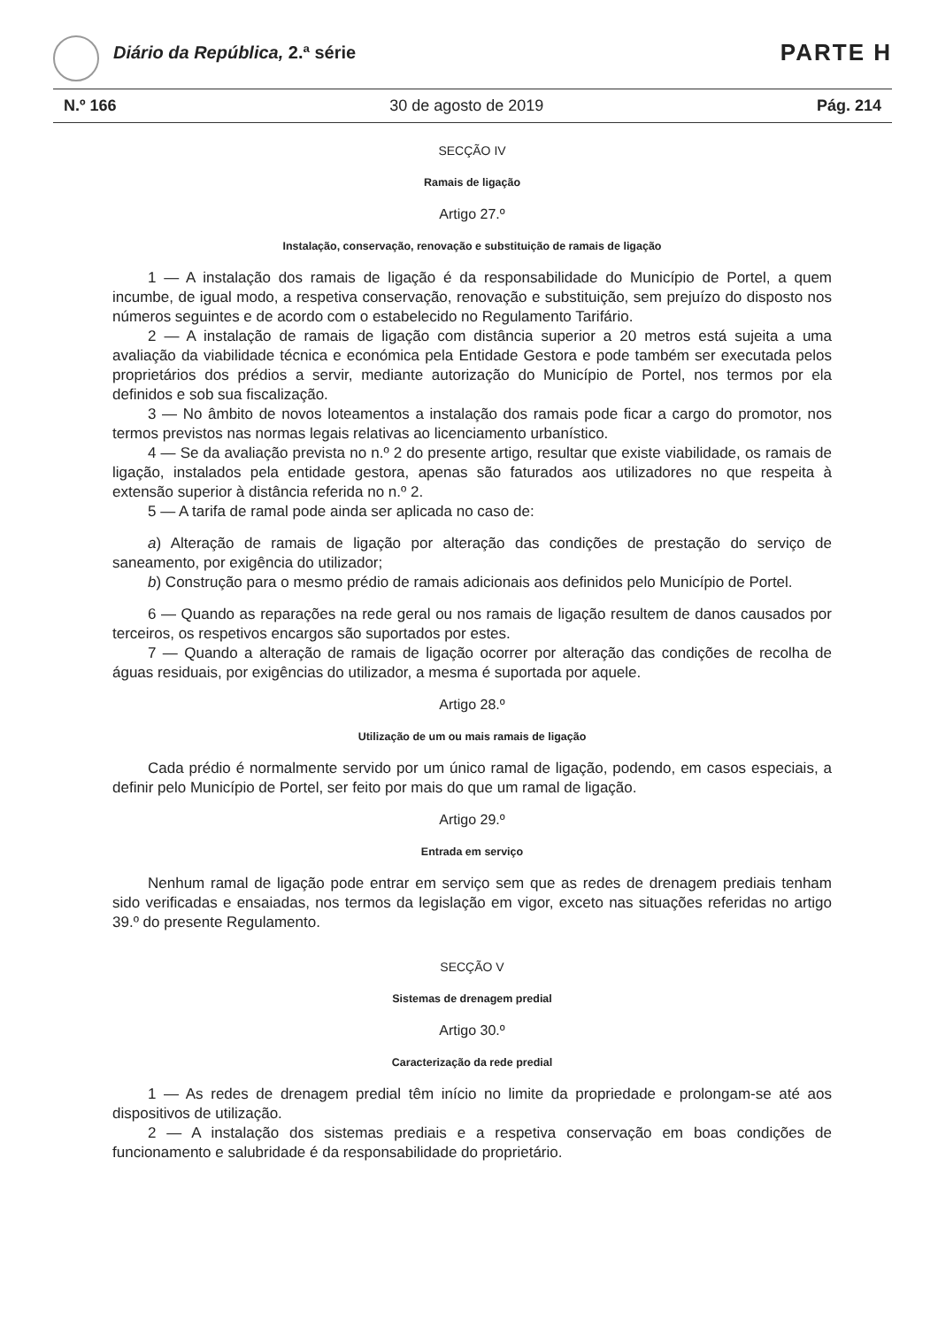Diário da República, 2.ª série PARTE H
N.º 166 30 de agosto de 2019 Pág. 214
SECÇÃO IV
Ramais de ligação
Artigo 27.º
Instalação, conservação, renovação e substituição de ramais de ligação
1 — A instalação dos ramais de ligação é da responsabilidade do Município de Portel, a quem incumbe, de igual modo, a respetiva conservação, renovação e substituição, sem prejuízo do disposto nos números seguintes e de acordo com o estabelecido no Regulamento Tarifário.
2 — A instalação de ramais de ligação com distância superior a 20 metros está sujeita a uma avaliação da viabilidade técnica e económica pela Entidade Gestora e pode também ser executada pelos proprietários dos prédios a servir, mediante autorização do Município de Portel, nos termos por ela definidos e sob sua fiscalização.
3 — No âmbito de novos loteamentos a instalação dos ramais pode ficar a cargo do promotor, nos termos previstos nas normas legais relativas ao licenciamento urbanístico.
4 — Se da avaliação prevista no n.º 2 do presente artigo, resultar que existe viabilidade, os ramais de ligação, instalados pela entidade gestora, apenas são faturados aos utilizadores no que respeita à extensão superior à distância referida no n.º 2.
5 — A tarifa de ramal pode ainda ser aplicada no caso de:
a) Alteração de ramais de ligação por alteração das condições de prestação do serviço de saneamento, por exigência do utilizador;
b) Construção para o mesmo prédio de ramais adicionais aos definidos pelo Município de Portel.
6 — Quando as reparações na rede geral ou nos ramais de ligação resultem de danos causados por terceiros, os respetivos encargos são suportados por estes.
7 — Quando a alteração de ramais de ligação ocorrer por alteração das condições de recolha de águas residuais, por exigências do utilizador, a mesma é suportada por aquele.
Artigo 28.º
Utilização de um ou mais ramais de ligação
Cada prédio é normalmente servido por um único ramal de ligação, podendo, em casos especiais, a definir pelo Município de Portel, ser feito por mais do que um ramal de ligação.
Artigo 29.º
Entrada em serviço
Nenhum ramal de ligação pode entrar em serviço sem que as redes de drenagem prediais tenham sido verificadas e ensaiadas, nos termos da legislação em vigor, exceto nas situações referidas no artigo 39.º do presente Regulamento.
SECÇÃO V
Sistemas de drenagem predial
Artigo 30.º
Caracterização da rede predial
1 — As redes de drenagem predial têm início no limite da propriedade e prolongam-se até aos dispositivos de utilização.
2 — A instalação dos sistemas prediais e a respetiva conservação em boas condições de funcionamento e salubridade é da responsabilidade do proprietário.